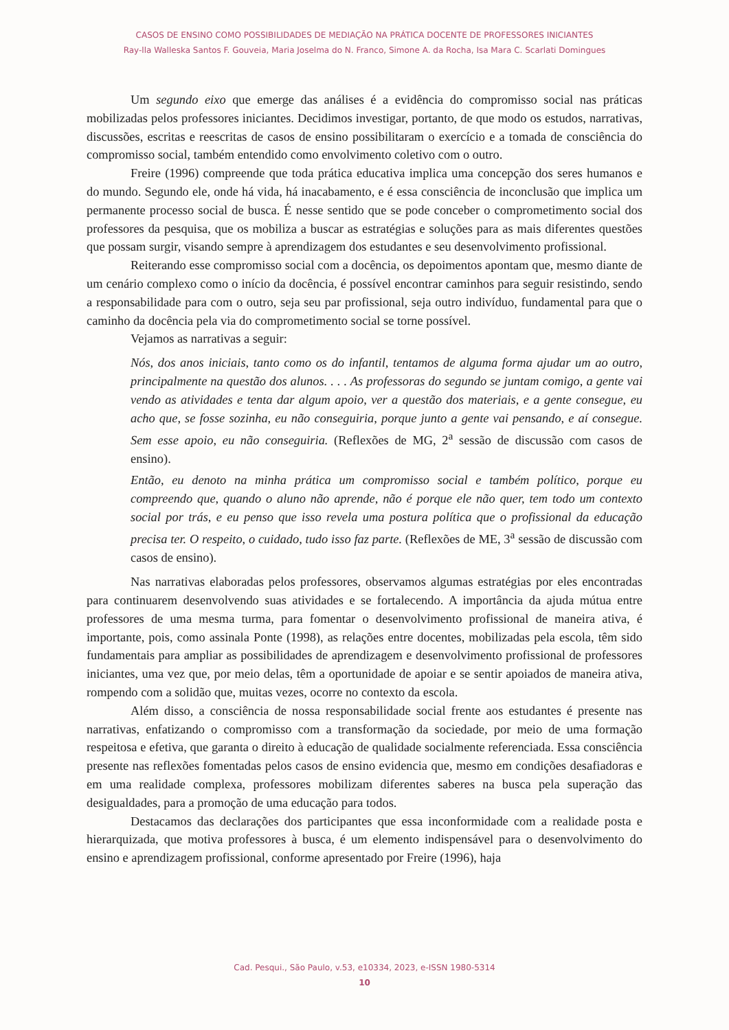CASOS DE ENSINO COMO POSSIBILIDADES DE MEDIAÇÃO NA PRÁTICA DOCENTE DE PROFESSORES INICIANTES
Ray-lla Walleska Santos F. Gouveia, Maria Joselma do N. Franco, Simone A. da Rocha, Isa Mara C. Scarlati Domingues
Um segundo eixo que emerge das análises é a evidência do compromisso social nas práticas mobilizadas pelos professores iniciantes. Decidimos investigar, portanto, de que modo os estudos, narrativas, discussões, escritas e reescritas de casos de ensino possibilitaram o exercício e a tomada de consciência do compromisso social, também entendido como envolvimento coletivo com o outro.
Freire (1996) compreende que toda prática educativa implica uma concepção dos seres humanos e do mundo. Segundo ele, onde há vida, há inacabamento, e é essa consciência de inconclusão que implica um permanente processo social de busca. É nesse sentido que se pode conceber o comprometimento social dos professores da pesquisa, que os mobiliza a buscar as estratégias e soluções para as mais diferentes questões que possam surgir, visando sempre à aprendizagem dos estudantes e seu desenvolvimento profissional.
Reiterando esse compromisso social com a docência, os depoimentos apontam que, mesmo diante de um cenário complexo como o início da docência, é possível encontrar caminhos para seguir resistindo, sendo a responsabilidade para com o outro, seja seu par profissional, seja outro indivíduo, fundamental para que o caminho da docência pela via do comprometimento social se torne possível.
Vejamos as narrativas a seguir:
Nós, dos anos iniciais, tanto como os do infantil, tentamos de alguma forma ajudar um ao outro, principalmente na questão dos alunos. . . . As professoras do segundo se juntam comigo, a gente vai vendo as atividades e tenta dar algum apoio, ver a questão dos materiais, e a gente consegue, eu acho que, se fosse sozinha, eu não conseguiria, porque junto a gente vai pensando, e aí consegue. Sem esse apoio, eu não conseguiria. (Reflexões de MG, 2<sup>a</sup> sessão de discussão com casos de ensino).
Então, eu denoto na minha prática um compromisso social e também político, porque eu compreendo que, quando o aluno não aprende, não é porque ele não quer, tem todo um contexto social por trás, e eu penso que isso revela uma postura política que o profissional da educação precisa ter. O respeito, o cuidado, tudo isso faz parte. (Reflexões de ME, 3<sup>a</sup> sessão de discussão com casos de ensino).
Nas narrativas elaboradas pelos professores, observamos algumas estratégias por eles encontradas para continuarem desenvolvendo suas atividades e se fortalecendo. A importância da ajuda mútua entre professores de uma mesma turma, para fomentar o desenvolvimento profissional de maneira ativa, é importante, pois, como assinala Ponte (1998), as relações entre docentes, mobilizadas pela escola, têm sido fundamentais para ampliar as possibilidades de aprendizagem e desenvolvimento profissional de professores iniciantes, uma vez que, por meio delas, têm a oportunidade de apoiar e se sentir apoiados de maneira ativa, rompendo com a solidão que, muitas vezes, ocorre no contexto da escola.
Além disso, a consciência de nossa responsabilidade social frente aos estudantes é presente nas narrativas, enfatizando o compromisso com a transformação da sociedade, por meio de uma formação respeitosa e efetiva, que garanta o direito à educação de qualidade socialmente referenciada. Essa consciência presente nas reflexões fomentadas pelos casos de ensino evidencia que, mesmo em condições desafiadoras e em uma realidade complexa, professores mobilizam diferentes saberes na busca pela superação das desigualdades, para a promoção de uma educação para todos.
Destacamos das declarações dos participantes que essa inconformidade com a realidade posta e hierarquizada, que motiva professores à busca, é um elemento indispensável para o desenvolvimento do ensino e aprendizagem profissional, conforme apresentado por Freire (1996), haja
Cad. Pesqui., São Paulo, v.53, e10334, 2023, e-ISSN 1980-5314
10